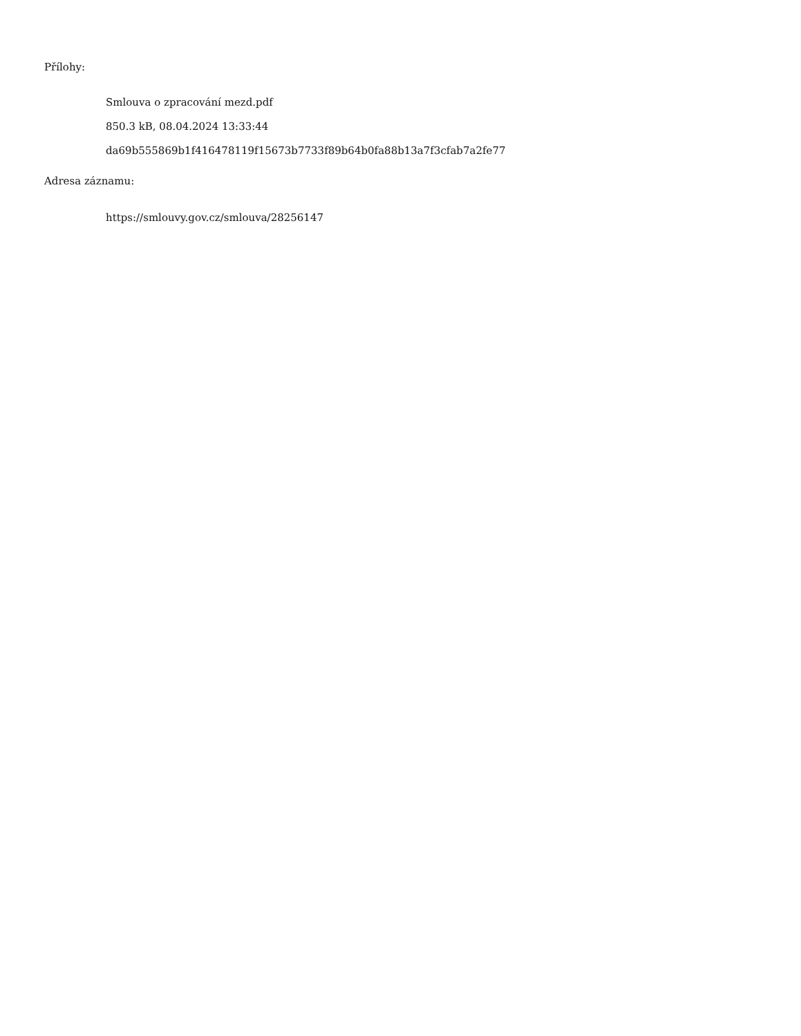Přílohy:
Smlouva o zpracování mezd.pdf
850.3 kB, 08.04.2024 13:33:44
da69b555869b1f416478119f15673b7733f89b64b0fa88b13a7f3cfab7a2fe77
Adresa záznamu:
https://smlouvy.gov.cz/smlouva/28256147